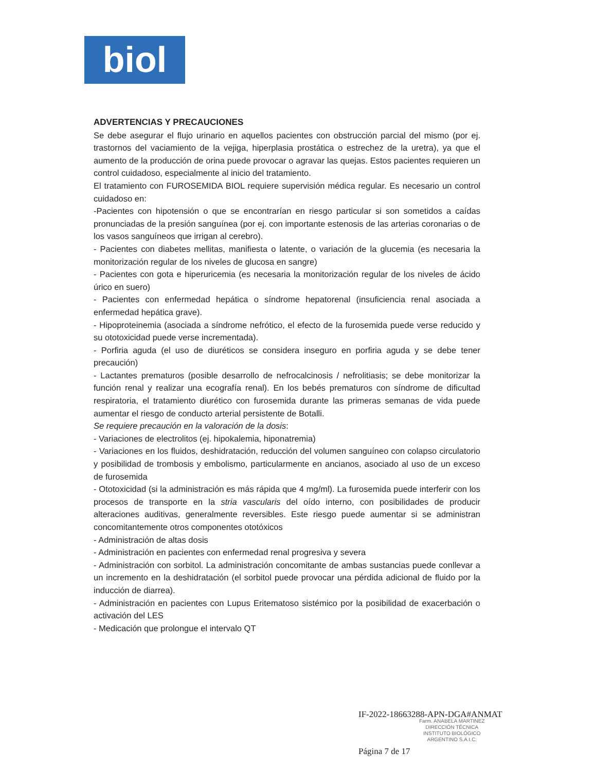biol
ADVERTENCIAS Y PRECAUCIONES
Se debe asegurar el flujo urinario en aquellos pacientes con obstrucción parcial del mismo (por ej. trastornos del vaciamiento de la vejiga, hiperplasia prostática o estrechez de la uretra), ya que el aumento de la producción de orina puede provocar o agravar las quejas. Estos pacientes requieren un control cuidadoso, especialmente al inicio del tratamiento.
El tratamiento con FUROSEMIDA BIOL requiere supervisión médica regular. Es necesario un control cuidadoso en:
-Pacientes con hipotensión o que se encontrarían en riesgo particular si son sometidos a caídas pronunciadas de la presión sanguínea (por ej. con importante estenosis de las arterias coronarias o de los vasos sanguíneos que irrigan al cerebro).
- Pacientes con diabetes mellitas, manifiesta o latente, o variación de la glucemia (es necesaria la monitorización regular de los niveles de glucosa en sangre)
- Pacientes con gota e hiperuricemia (es necesaria la monitorización regular de los niveles de ácido úrico en suero)
- Pacientes con enfermedad hepática o síndrome hepatorenal (insuficiencia renal asociada a enfermedad hepática grave).
- Hipoproteinemia (asociada a síndrome nefrótico, el efecto de la furosemida puede verse reducido y su ototoxicidad puede verse incrementada).
- Porfiria aguda (el uso de diuréticos se considera inseguro en porfiria aguda y se debe tener precaución)
- Lactantes prematuros (posible desarrollo de nefrocalcinosis / nefrolitiasis; se debe monitorizar la función renal y realizar una ecografía renal). En los bebés prematuros con síndrome de dificultad respiratoria, el tratamiento diurético con furosemida durante las primeras semanas de vida puede aumentar el riesgo de conducto arterial persistente de Botalli.
Se requiere precaución en la valoración de la dosis:
- Variaciones de electrolitos (ej. hipokalemia, hiponatremia)
- Variaciones en los fluidos, deshidratación, reducción del volumen sanguíneo con colapso circulatorio y posibilidad de trombosis y embolismo, particularmente en ancianos, asociado al uso de un exceso de furosemida
- Ototoxicidad (si la administración es más rápida que 4 mg/ml). La furosemida puede interferir con los procesos de transporte en la stria vascularis del oído interno, con posibilidades de producir alteraciones auditivas, generalmente reversibles. Este riesgo puede aumentar si se administran concomitantemente otros componentes ototóxicos
- Administración de altas dosis
- Administración en pacientes con enfermedad renal progresiva y severa
- Administración con sorbitol. La administración concomitante de ambas sustancias puede conllevar a un incremento en la deshidratación (el sorbitol puede provocar una pérdida adicional de fluido por la inducción de diarrea).
- Administración en pacientes con Lupus Eritematoso sistémico por la posibilidad de exacerbación o activación del LES
- Medicación que prolongue el intervalo QT
IF-2022-18663288-APN-DGA#ANMAT
Farm. ANABELA MARTINEZ
DIRECCIÓN TÉCNICA
INSTITUTO BIOLÓGICO
ARGENTINO S.A.I.C.
Página 7 de 17